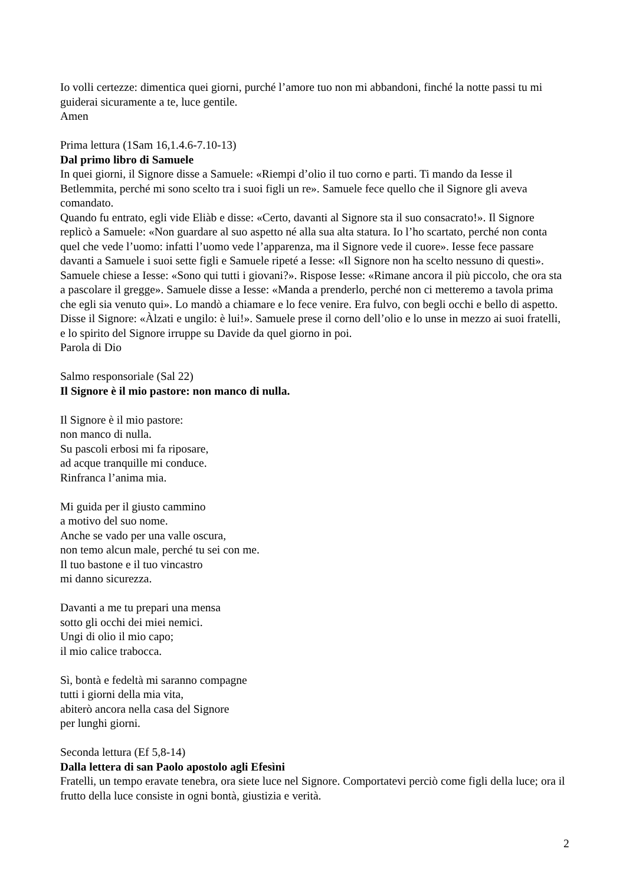Io volli certezze: dimentica quei giorni, purché l’amore tuo non mi abbandoni, finché la notte passi tu mi guiderai sicuramente a te, luce gentile.
Amen
Prima lettura (1Sam 16,1.4.6-7.10-13)
Dal primo libro di Samuele
In quei giorni, il Signore disse a Samuele: «Riempi d’olio il tuo corno e parti. Ti mando da Iesse il Betlemmita, perché mi sono scelto tra i suoi figli un re». Samuele fece quello che il Signore gli aveva comandato.
Quando fu entrato, egli vide Eliàb e disse: «Certo, davanti al Signore sta il suo consacrato!». Il Signore replicò a Samuele: «Non guardare al suo aspetto né alla sua alta statura. Io l’ho scartato, perché non conta quel che vede l’uomo: infatti l’uomo vede l’apparenza, ma il Signore vede il cuore». Iesse fece passare davanti a Samuele i suoi sette figli e Samuele ripeté a Iesse: «Il Signore non ha scelto nessuno di questi». Samuele chiese a Iesse: «Sono qui tutti i giovani?». Rispose Iesse: «Rimane ancora il più piccolo, che ora sta a pascolare il gregge». Samuele disse a Iesse: «Manda a prenderlo, perché non ci metteremo a tavola prima che egli sia venuto qui». Lo mandò a chiamare e lo fece venire. Era fulvo, con begli occhi e bello di aspetto.
Disse il Signore: «Àlzati e ungilo: è lui!». Samuele prese il corno dell’olio e lo unse in mezzo ai suoi fratelli, e lo spirito del Signore irruppe su Davide da quel giorno in poi.
Parola di Dio
Salmo responsoriale (Sal 22)
Il Signore è il mio pastore: non manco di nulla.
Il Signore è il mio pastore:
non manco di nulla.
Su pascoli erbosi mi fa riposare,
ad acque tranquille mi conduce.
Rinfranca l’anima mia.
Mi guida per il giusto cammino
a motivo del suo nome.
Anche se vado per una valle oscura,
non temo alcun male, perché tu sei con me.
Il tuo bastone e il tuo vincastro
mi danno sicurezza.
Davanti a me tu prepari una mensa
sotto gli occhi dei miei nemici.
Ungi di olio il mio capo;
il mio calice trabocca.
Sì, bontà e fedeltà mi saranno compagne
tutti i giorni della mia vita,
abiterò ancora nella casa del Signore
per lunghi giorni.
Seconda lettura (Ef 5,8-14)
Dalla lettera di san Paolo apostolo agli Efesìni
Fratelli, un tempo eravate tenebra, ora siete luce nel Signore. Comportatevi perciò come figli della luce; ora il frutto della luce consiste in ogni bontà, giustizia e verità.
2